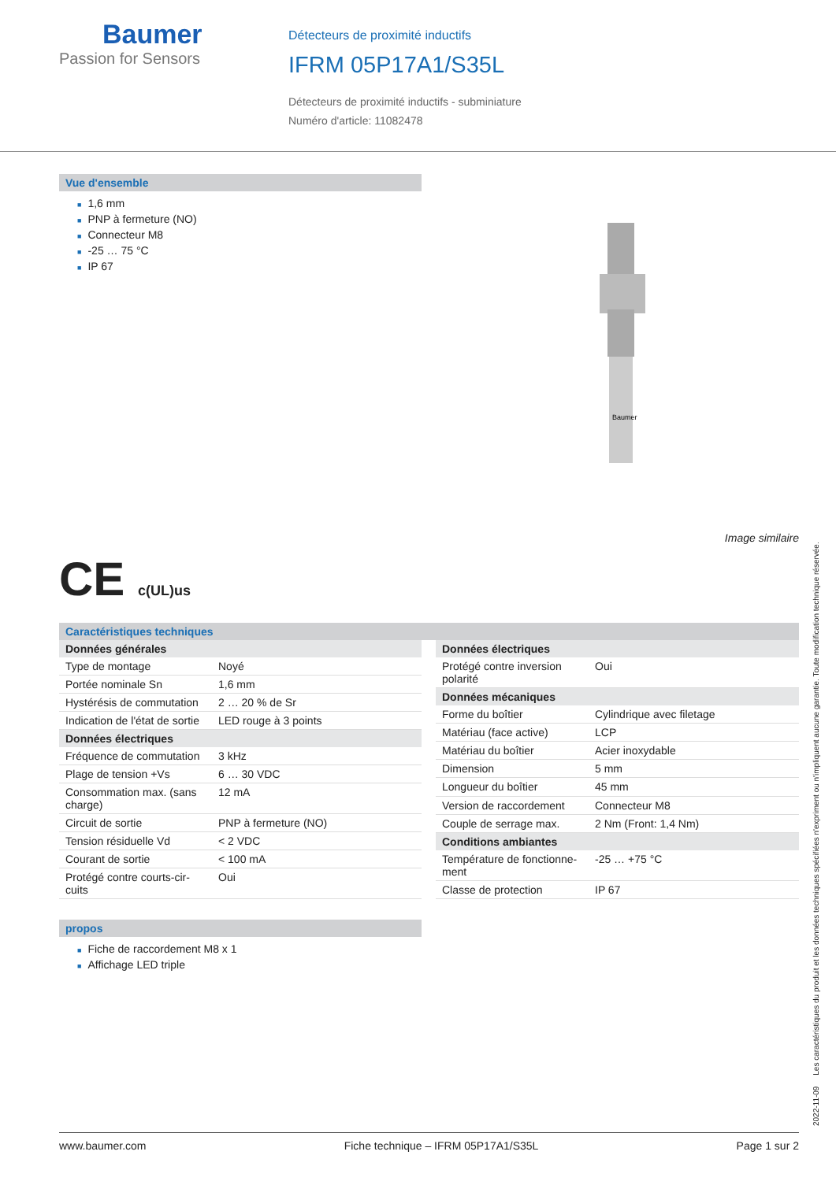Baumer
Passion for Sensors
Détecteurs de proximité inductifs
IFRM 05P17A1/S35L
Détecteurs de proximité inductifs - subminiature
Numéro d'article: 11082478
Vue d'ensemble
■ 1,6 mm
■ PNP à fermeture (NO)
■ Connecteur M8
■ -25 … 75 °C
■ IP 67
Baumer
Image similaire
CE c(UL)us
Caractéristiques techniques
| Données générales | |
| --- | --- |
| Type de montage | Noyé |
| Portée nominale Sn | 1,6 mm |
| Hystérésis de commutation | 2 … 20 % de Sr |
| Indication de l'état de sortie | LED rouge à 3 points |
| Données électriques | |
| Fréquence de commutation | 3 kHz |
| Plage de tension +Vs | 6 … 30 VDC |
| Consommation max. (sans charge) | 12 mA |
| Circuit de sortie | PNP à fermeture (NO) |
| Tension résiduelle Vd | < 2 VDC |
| Courant de sortie | < 100 mA |
| Protégé contre courts-cir-cuits | Oui |
| Données électriques | |
| --- | --- |
| Protégé contre inversion polarité | Oui |
| Données mécaniques | |
| Forme du boîtier | Cylindrique avec filetage |
| Matériau (face active) | LCP |
| Matériau du boîtier | Acier inoxydable |
| Dimension | 5 mm |
| Longueur du boîtier | 45 mm |
| Version de raccordement | Connecteur M8 |
| Couple de serrage max. | 2 Nm (Front: 1,4 Nm) |
| Conditions ambiantes | |
| Température de fonctionne-ment | -25 … +75 °C |
| Classe de protection | IP 67 |
propos
■ Fiche de raccordement M8 x 1
■ Affichage LED triple
2022-11-09 Les caractéristiques du produit et les données techniques spécifiées n'expriment ou n'impliquent aucune garantie. Toute modification technique réservée.
www.baumer.com Fiche technique – IFRM 05P17A1/S35L Page 1 sur 2